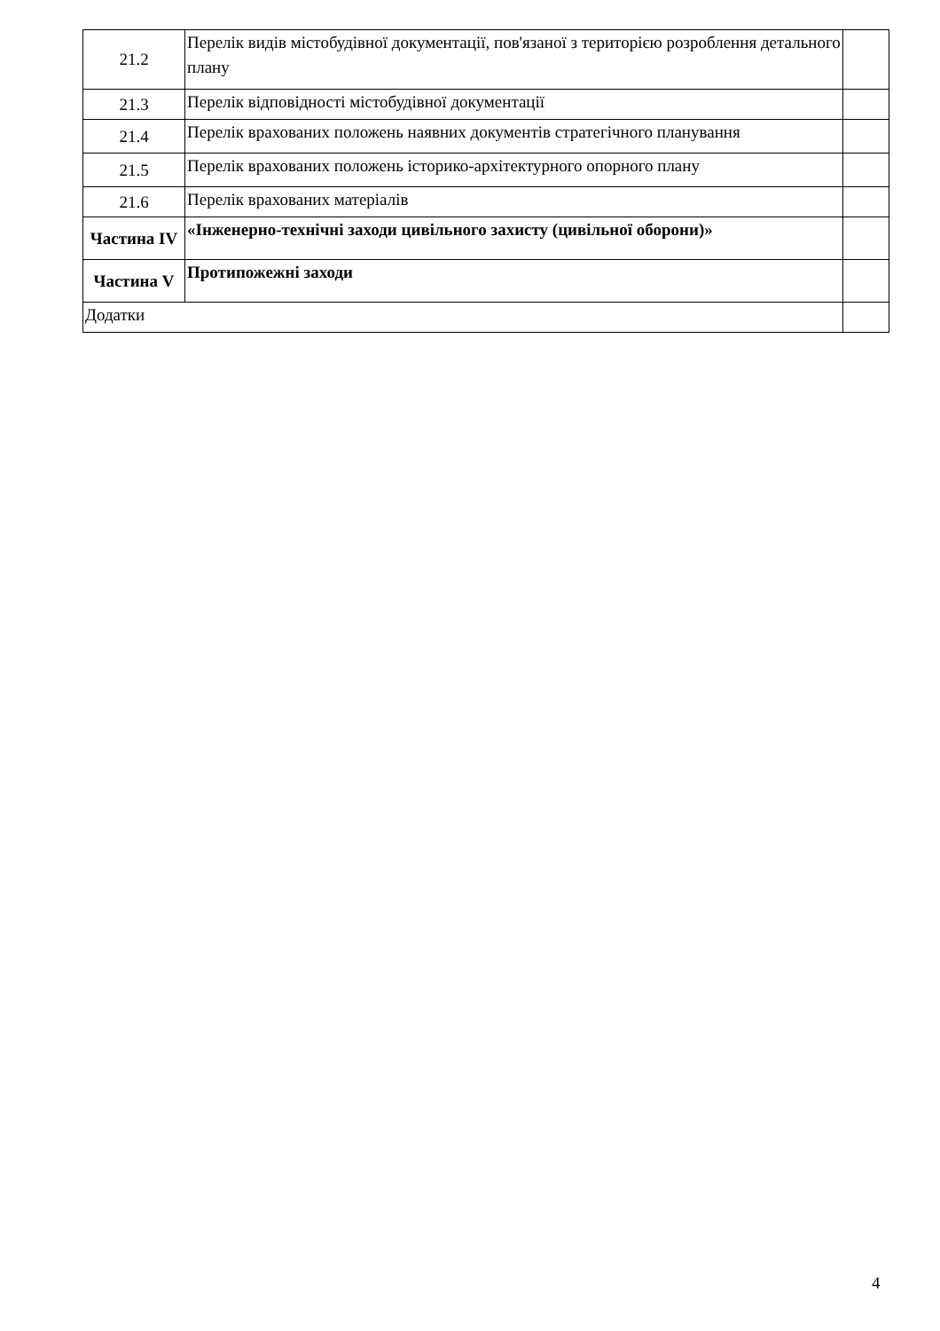| 21.2 | Перелік видів містобудівної документації, пов'язаної з територією розроблення детального плану | |
| 21.3 | Перелік відповідності містобудівної документації | |
| 21.4 | Перелік врахованих положень наявних документів стратегічного планування | |
| 21.5 | Перелік врахованих положень історико-архітектурного опорного плану | |
| 21.6 | Перелік врахованих матеріалів | |
| Частина IV | «Інженерно-технічні заходи цивільного захисту (цивільної оборони)» | |
| Частина V | Протипожежні заходи | |
| Додатки | | |
4